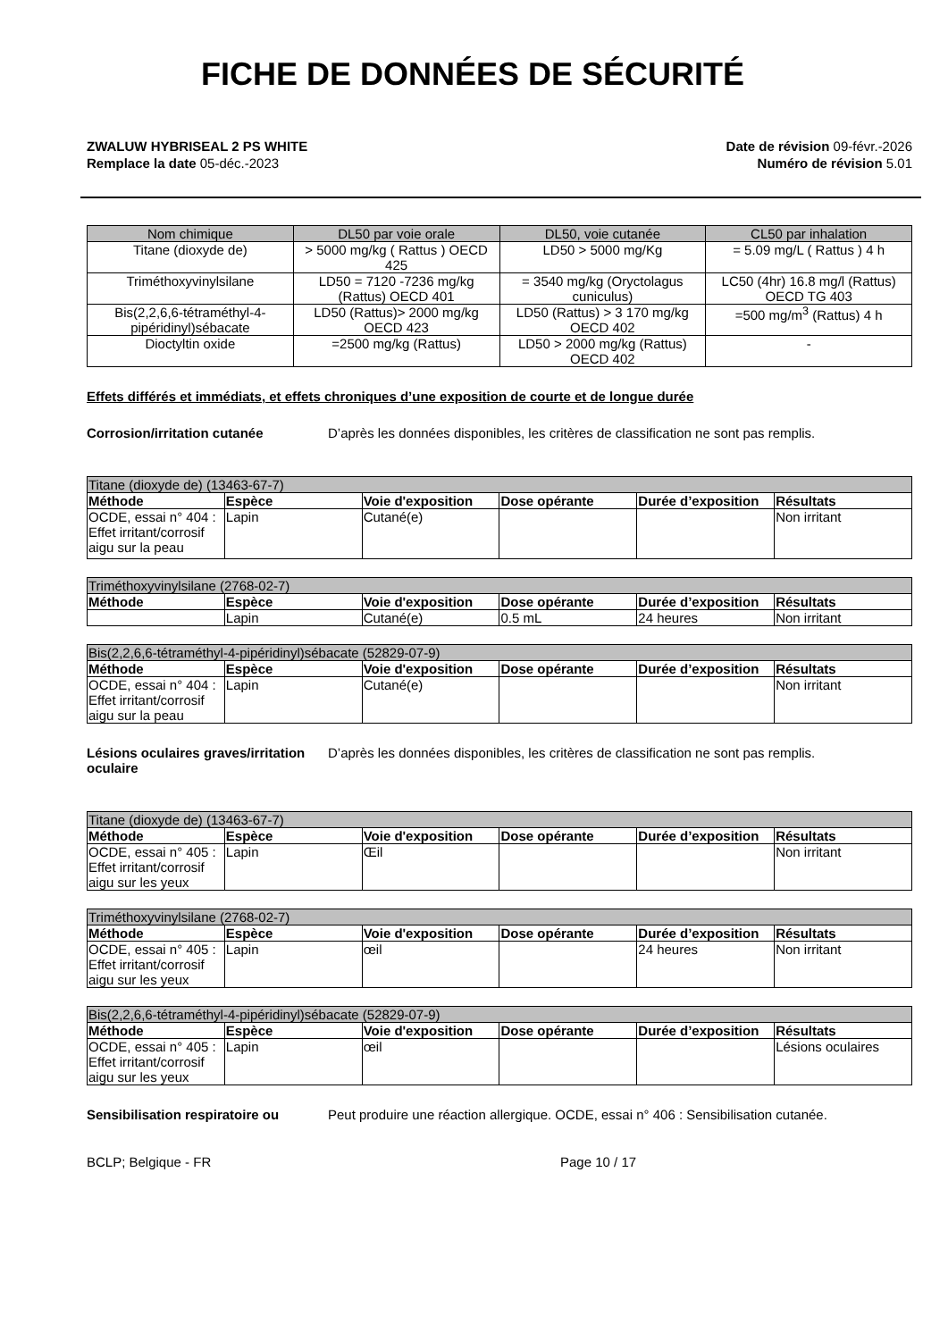FICHE DE DONNÉES DE SÉCURITÉ
ZWALUW HYBRISEAL 2 PS WHITE
Remplace la date 05-déc.-2023
Date de révision 09-févr.-2026
Numéro de révision 5.01
| Nom chimique | DL50 par voie orale | DL50, voie cutanée | CL50 par inhalation |
| --- | --- | --- | --- |
| Titane (dioxyde de) | > 5000 mg/kg ( Rattus ) OECD 425 | LD50 > 5000 mg/Kg | = 5.09 mg/L ( Rattus ) 4 h |
| Triméthoxyvinylsilane | LD50 = 7120 -7236 mg/kg (Rattus) OECD 401 | = 3540 mg/kg (Oryctolagus cuniculus) | LC50 (4hr) 16.8 mg/l (Rattus) OECD TG 403 |
| Bis(2,2,6,6-tétraméthyl-4-pipéridinyl)sébacate | LD50 (Rattus)> 2000 mg/kg OECD 423 | LD50 (Rattus) > 3 170 mg/kg OECD 402 | =500 mg/m<sup>3</sup> (Rattus) 4 h |
| Dioctyltin oxide | =2500 mg/kg (Rattus) | LD50 > 2000 mg/kg (Rattus) OECD 402 | - |
Effets différés et immédiats, et effets chroniques d’une exposition de courte et de longue durée
Corrosion/irritation cutanée D’après les données disponibles, les critères de classification ne sont pas remplis.
| Titane (dioxyde de) (13463-67-7) | | | | | |
| Méthode | Espèce | Voie d'exposition | Dose opérante | Durée d’exposition | Résultats |
| OCDE, essai n° 404 : Effet irritant/corrosif aigu sur la peau | Lapin | Cutané(e) | | | Non irritant |
| Triméthoxyvinylsilane (2768-02-7) | | | | | |
| Méthode | Espèce | Voie d'exposition | Dose opérante | Durée d’exposition | Résultats |
| | Lapin | Cutané(e) | 0.5 mL | 24 heures | Non irritant |
| Bis(2,2,6,6-tétraméthyl-4-pipéridinyl)sébacate (52829-07-9) | | | | | |
| Méthode | Espèce | Voie d'exposition | Dose opérante | Durée d’exposition | Résultats |
| OCDE, essai n° 404 : Effet irritant/corrosif aigu sur la peau | Lapin | Cutané(e) | | | Non irritant |
Lésions oculaires graves/irritation oculaire
D’après les données disponibles, les critères de classification ne sont pas remplis.
| Titane (dioxyde de) (13463-67-7) | | | | | |
| Méthode | Espèce | Voie d'exposition | Dose opérante | Durée d’exposition | Résultats |
| OCDE, essai n° 405 : Effet irritant/corrosif aigu sur les yeux | Lapin | Œil | | | Non irritant |
| Triméthoxyvinylsilane (2768-02-7) | | | | | |
| Méthode | Espèce | Voie d'exposition | Dose opérante | Durée d’exposition | Résultats |
| OCDE, essai n° 405 : Effet irritant/corrosif aigu sur les yeux | Lapin | œil | | 24 heures | Non irritant |
| Bis(2,2,6,6-tétraméthyl-4-pipéridinyl)sébacate (52829-07-9) | | | | | |
| Méthode | Espèce | Voie d'exposition | Dose opérante | Durée d’exposition | Résultats |
| OCDE, essai n° 405 : Effet irritant/corrosif aigu sur les yeux | Lapin | œil | | | Lésions oculaires |
Sensibilisation respiratoire ou
Peut produire une réaction allergique. OCDE, essai n° 406 : Sensibilisation cutanée.
BCLP; Belgique - FR Page 10 / 17